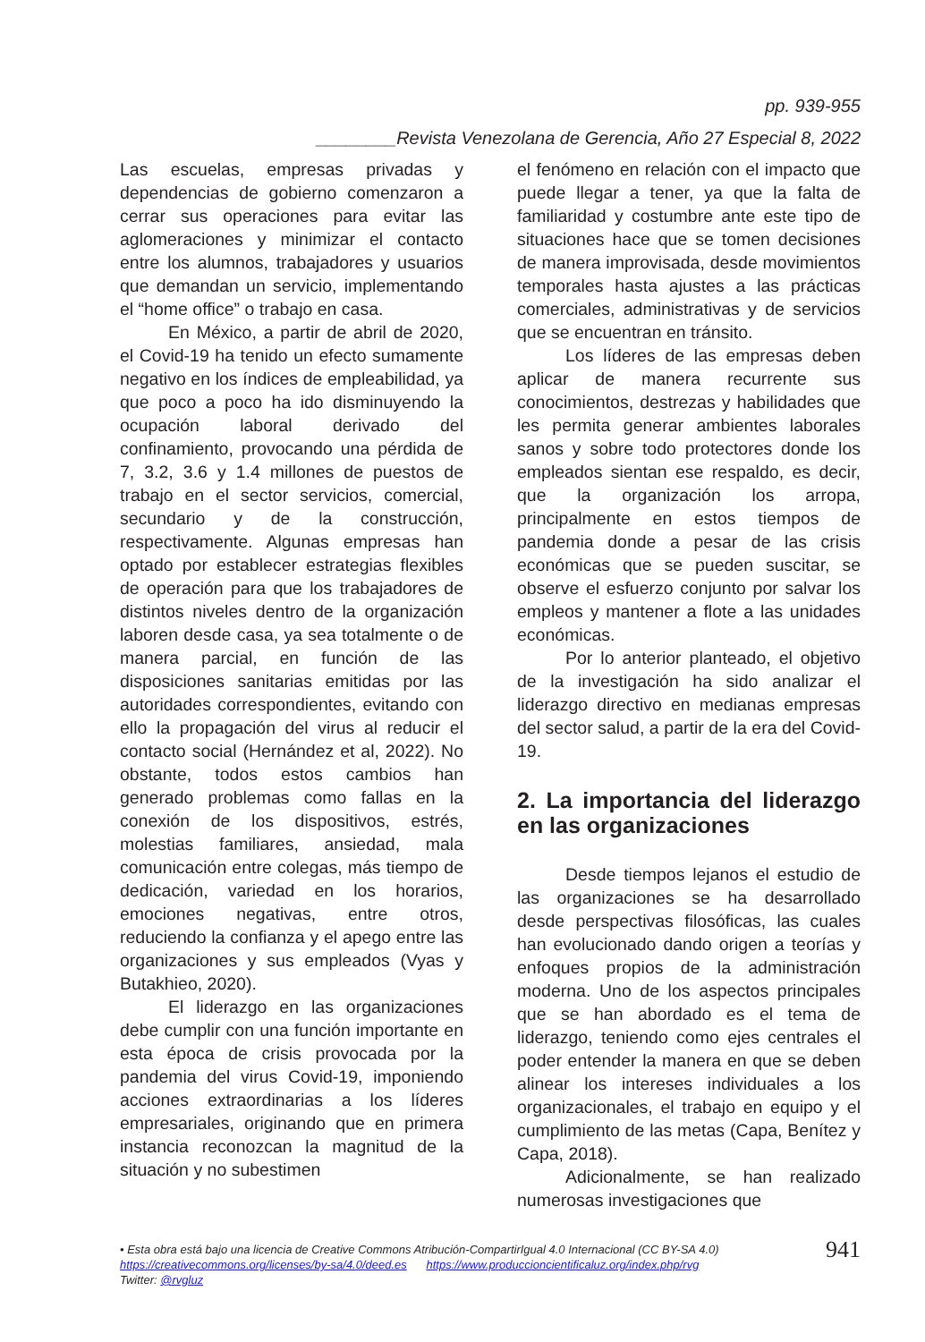pp. 939-955
________Revista Venezolana de Gerencia, Año 27 Especial 8, 2022
Las escuelas, empresas privadas y dependencias de gobierno comenzaron a cerrar sus operaciones para evitar las aglomeraciones y minimizar el contacto entre los alumnos, trabajadores y usuarios que demandan un servicio, implementando el “home office” o trabajo en casa.
En México, a partir de abril de 2020, el Covid-19 ha tenido un efecto sumamente negativo en los índices de empleabilidad, ya que poco a poco ha ido disminuyendo la ocupación laboral derivado del confinamiento, provocando una pérdida de 7, 3.2, 3.6 y 1.4 millones de puestos de trabajo en el sector servicios, comercial, secundario y de la construcción, respectivamente. Algunas empresas han optado por establecer estrategias flexibles de operación para que los trabajadores de distintos niveles dentro de la organización laboren desde casa, ya sea totalmente o de manera parcial, en función de las disposiciones sanitarias emitidas por las autoridades correspondientes, evitando con ello la propagación del virus al reducir el contacto social (Hernández et al, 2022). No obstante, todos estos cambios han generado problemas como fallas en la conexión de los dispositivos, estrés, molestias familiares, ansiedad, mala comunicación entre colegas, más tiempo de dedicación, variedad en los horarios, emociones negativas, entre otros, reduciendo la confianza y el apego entre las organizaciones y sus empleados (Vyas y Butakhieo, 2020).
El liderazgo en las organizaciones debe cumplir con una función importante en esta época de crisis provocada por la pandemia del virus Covid-19, imponiendo acciones extraordinarias a los líderes empresariales, originando que en primera instancia reconozcan la magnitud de la situación y no subestimen
el fenómeno en relación con el impacto que puede llegar a tener, ya que la falta de familiaridad y costumbre ante este tipo de situaciones hace que se tomen decisiones de manera improvisada, desde movimientos temporales hasta ajustes a las prácticas comerciales, administrativas y de servicios que se encuentran en tránsito.
Los líderes de las empresas deben aplicar de manera recurrente sus conocimientos, destrezas y habilidades que les permita generar ambientes laborales sanos y sobre todo protectores donde los empleados sientan ese respaldo, es decir, que la organización los arropa, principalmente en estos tiempos de pandemia donde a pesar de las crisis económicas que se pueden suscitar, se observe el esfuerzo conjunto por salvar los empleos y mantener a flote a las unidades económicas.
Por lo anterior planteado, el objetivo de la investigación ha sido analizar el liderazgo directivo en medianas empresas del sector salud, a partir de la era del Covid-19.
2. La importancia del liderazgo en las organizaciones
Desde tiempos lejanos el estudio de las organizaciones se ha desarrollado desde perspectivas filosóficas, las cuales han evolucionado dando origen a teorías y enfoques propios de la administración moderna. Uno de los aspectos principales que se han abordado es el tema de liderazgo, teniendo como ejes centrales el poder entender la manera en que se deben alinear los intereses individuales a los organizacionales, el trabajo en equipo y el cumplimiento de las metas (Capa, Benítez y Capa, 2018).
Adicionalmente, se han realizado numerosas investigaciones que
• Esta obra está bajo una licencia de Creative Commons Atribución-CompartirIgual 4.0 Internacional (CC BY-SA 4.0)
https://creativecommons.org/licenses/by-sa/4.0/deed.es https://www.produccioncientificaluz.org/index.php/rvg
Twitter: @rvgluz
941